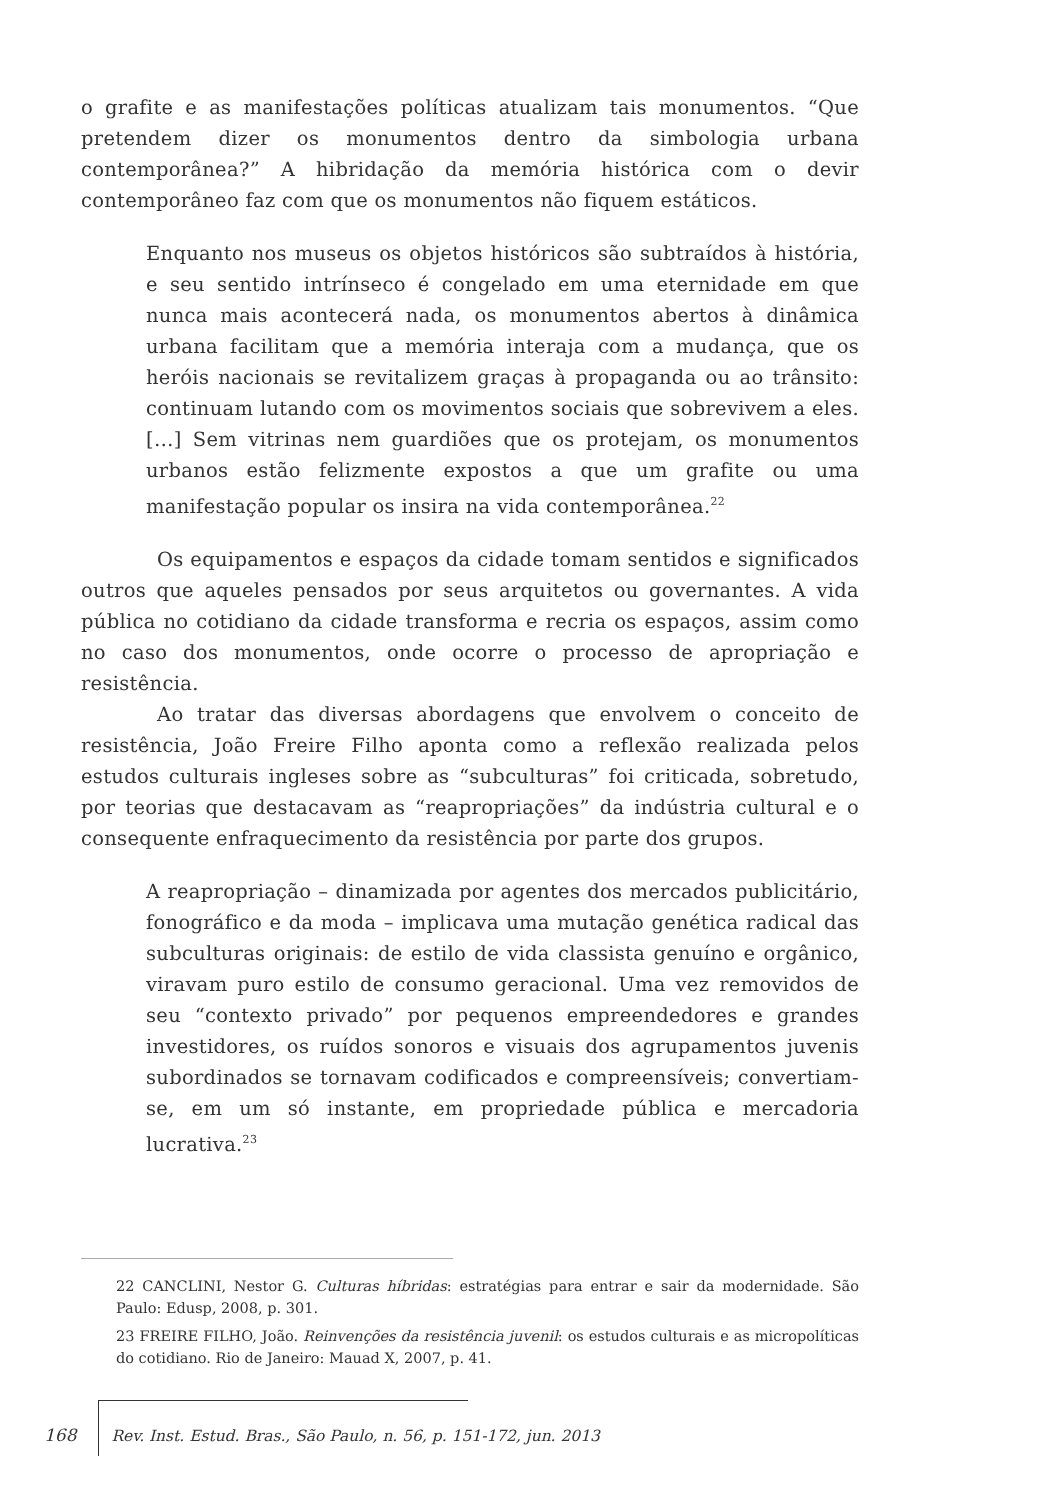o grafite e as manifestações políticas atualizam tais monumentos. “Que pretendem dizer os monumentos dentro da simbologia urbana contemporânea?” A hibridação da memória histórica com o devir contemporâneo faz com que os monumentos não fiquem estáticos.
Enquanto nos museus os objetos históricos são subtraídos à história, e seu sentido intrínseco é congelado em uma eternidade em que nunca mais acontecerá nada, os monumentos abertos à dinâmica urbana facilitam que a memória interaja com a mudança, que os heróis nacionais se revitalizem graças à propaganda ou ao trânsito: continuam lutando com os movimentos sociais que sobrevivem a eles. […] Sem vitrinas nem guardiões que os protejam, os monumentos urbanos estão felizmente expostos a que um grafite ou uma manifestação popular os insira na vida contemporânea.<sup>22</sup>
Os equipamentos e espaços da cidade tomam sentidos e significados outros que aqueles pensados por seus arquitetos ou governantes. A vida pública no cotidiano da cidade transforma e recria os espaços, assim como no caso dos monumentos, onde ocorre o processo de apropriação e resistência.
Ao tratar das diversas abordagens que envolvem o conceito de resistência, João Freire Filho aponta como a reflexão realizada pelos estudos culturais ingleses sobre as “subculturas” foi criticada, sobretudo, por teorias que destacavam as “reapropriações” da indústria cultural e o consequente enfraquecimento da resistência por parte dos grupos.
A reapropriação – dinamizada por agentes dos mercados publicitário, fonográfico e da moda – implicava uma mutação genética radical das subculturas originais: de estilo de vida classista genuíno e orgânico, viravam puro estilo de consumo geracional. Uma vez removidos de seu “contexto privado” por pequenos empreendedores e grandes investidores, os ruídos sonoros e visuais dos agrupamentos juvenis subordinados se tornavam codificados e compreensíveis; convertiam-se, em um só instante, em propriedade pública e mercadoria lucrativa.<sup>23</sup>
22 CANCLINI, Nestor G. Culturas híbridas: estratégias para entrar e sair da modernidade. São Paulo: Edusp, 2008, p. 301.
23 FREIRE FILHO, João. Reinvenções da resistência juvenil: os estudos culturais e as micropolíticas do cotidiano. Rio de Janeiro: Mauad X, 2007, p. 41.
168 Rev. Inst. Estud. Bras., São Paulo, n. 56, p. 151-172, jun. 2013